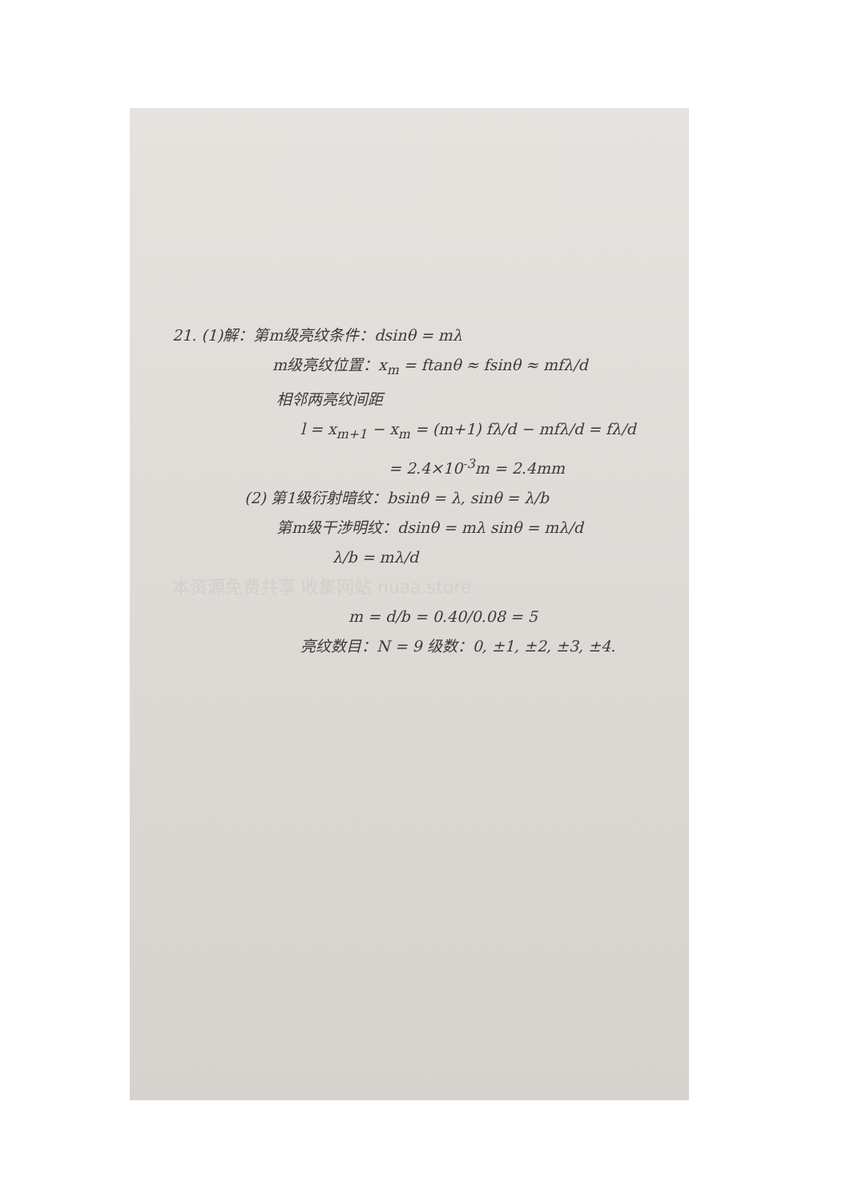21. (1)解：第m级亮纹条件：dsinθ = mλ
m级亮纹位置：x<sub>m</sub> = ftanθ ≈ fsinθ ≈ mfλ/d
相邻两亮纹间距
l = x<sub>m+1</sub> − x<sub>m</sub> = (m+1) fλ/d − mfλ/d = fλ/d
= 2.4×10<sup>-3</sup>m = 2.4mm
(2) 第1级衍射暗纹：bsinθ = λ, sinθ = λ/b
第m级干涉明纹：dsinθ = mλ sinθ = mλ/d
λ/b = mλ/d
本资源免费共享 收集网站 nuaa.store
m = d/b = 0.40/0.08 = 5
亮纹数目：N = 9 级数：0, ±1, ±2, ±3, ±4.